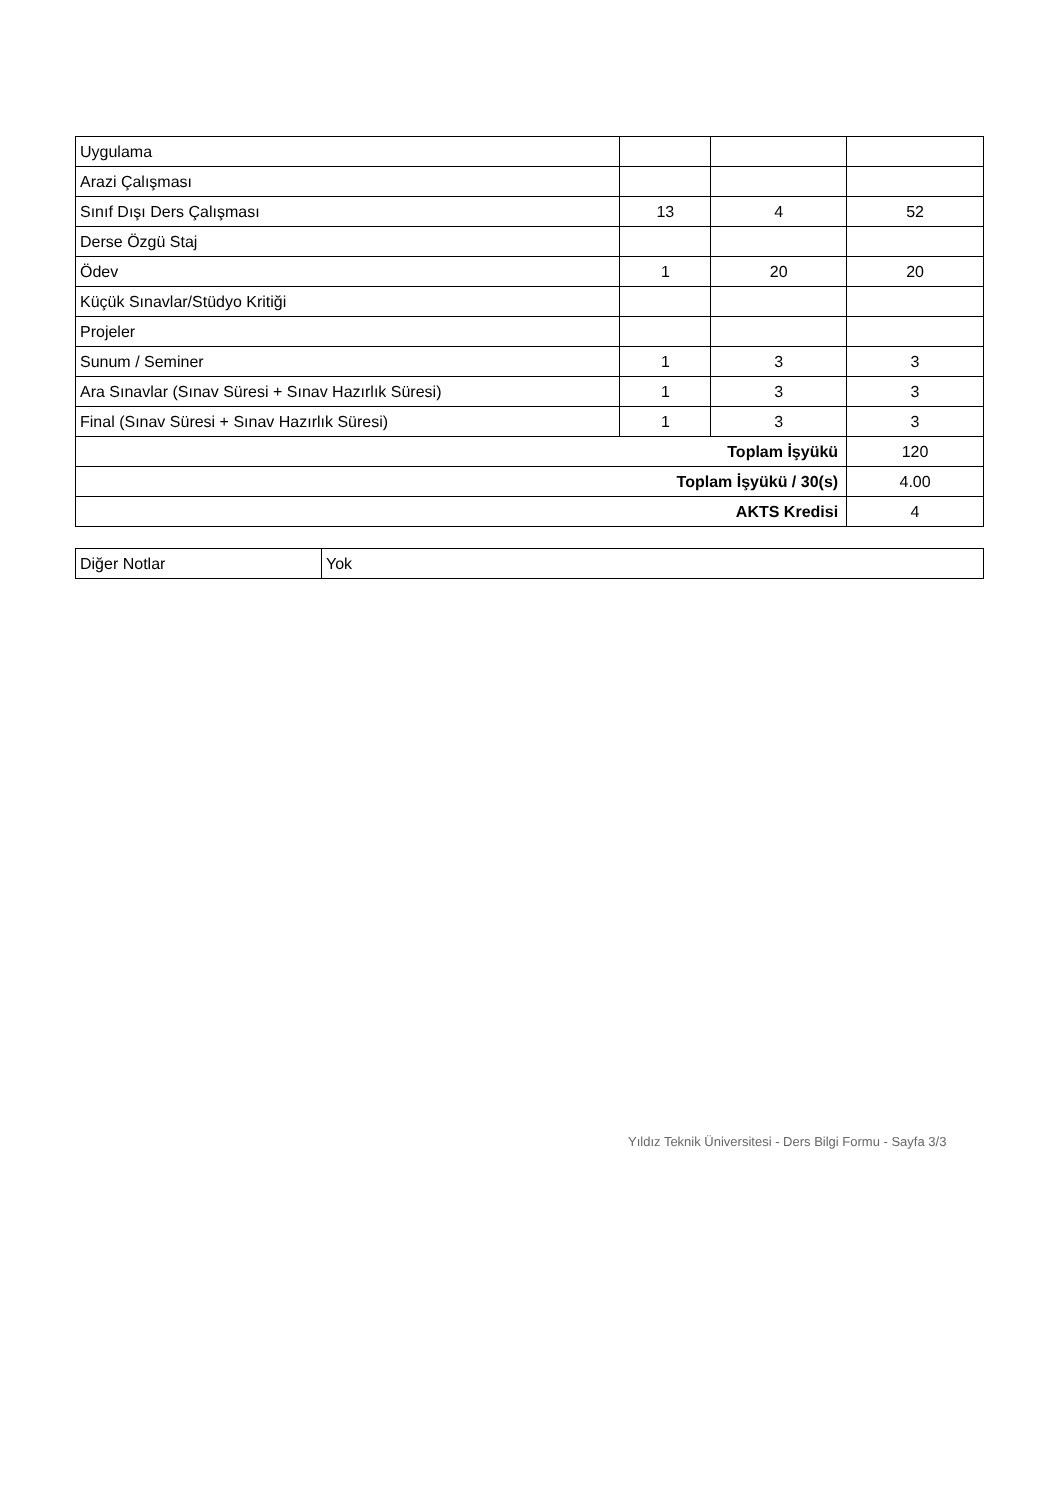| Uygulama | | | |
| Arazi Çalışması | | | |
| Sınıf Dışı Ders Çalışması | 13 | 4 | 52 |
| Derse Özgü Staj | | | |
| Ödev | 1 | 20 | 20 |
| Küçük Sınavlar/Stüdyo Kritiği | | | |
| Projeler | | | |
| Sunum / Seminer | 1 | 3 | 3 |
| Ara Sınavlar (Sınav Süresi + Sınav Hazırlık Süresi) | 1 | 3 | 3 |
| Final (Sınav Süresi + Sınav Hazırlık Süresi) | 1 | 3 | 3 |
| Toplam İşyükü | | | 120 |
| Toplam İşyükü / 30(s) | | | 4.00 |
| AKTS Kredisi | | | 4 |
| Diğer Notlar | Yok |
Yıldız Teknik Üniversitesi - Ders Bilgi Formu - Sayfa 3/3